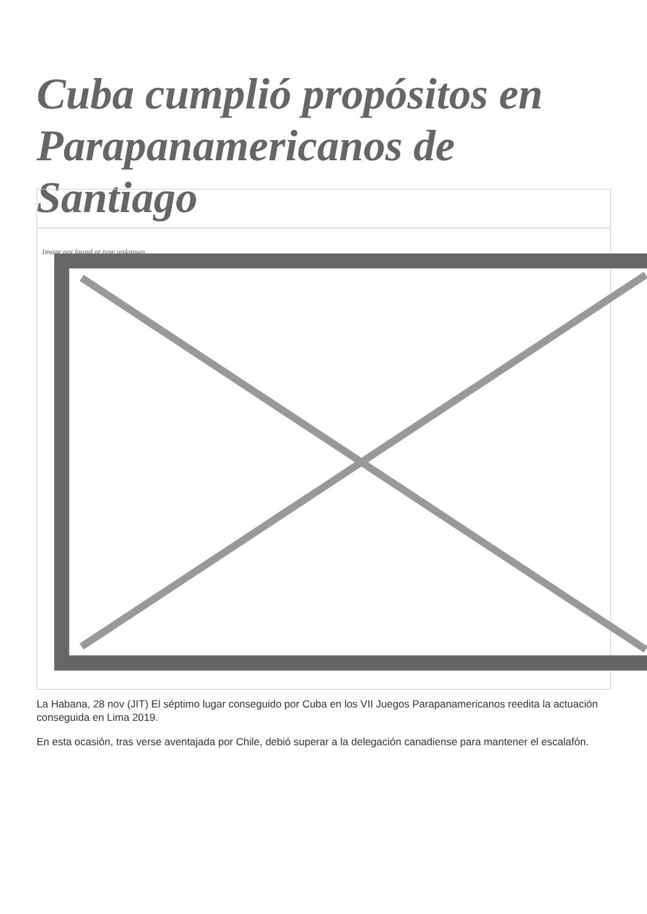Cuba cumplió propósitos en Parapanamericanos de Santiago
Image not found or type unknown
La Habana, 28 nov (JIT) El séptimo lugar conseguido por Cuba en los VII Juegos Parapanamericanos reedita la actuación conseguida en Lima 2019.
En esta ocasión, tras verse aventajada por Chile, debió superar a la delegación canadiense para mantener el escalafón.